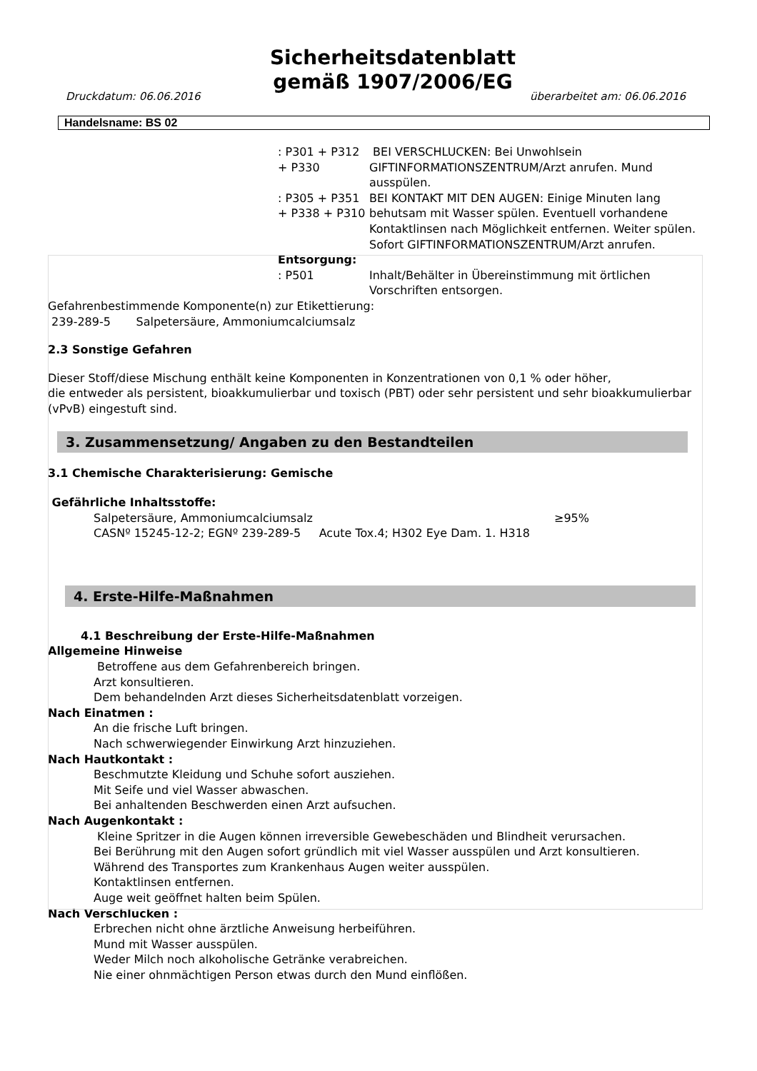Sicherheitsdatenblatt
gemäß 1907/2006/EG
Druckdatum: 06.06.2016 überarbeitet am: 06.06.2016
Handelsname: BS 02
: P301 + P312 + P330
BEI VERSCHLUCKEN: Bei Unwohlsein GIFTINFORMATIONSZENTRUM/Arzt anrufen. Mund ausspülen.
: P305 + P351 + P338 + P310
BEI KONTAKT MIT DEN AUGEN: Einige Minuten lang behutsam mit Wasser spülen. Eventuell vorhandene Kontaktlinsen nach Möglichkeit entfernen. Weiter spülen. Sofort GIFTINFORMATIONSZENTRUM/Arzt anrufen.
Entsorgung:
: P501 Inhalt/Behälter in Übereinstimmung mit örtlichen Vorschriften entsorgen.
Gefahrenbestimmende Komponente(n) zur Etikettierung:
239-289-5 Salpetersäure, Ammoniumcalciumsalz
2.3 Sonstige Gefahren
Dieser Stoff/diese Mischung enthält keine Komponenten in Konzentrationen von 0,1 % oder höher,
die entweder als persistent, bioakkumulierbar und toxisch (PBT) oder sehr persistent und sehr bioakkumulierbar (vPvB) eingestuft sind.
3. Zusammensetzung/ Angaben zu den Bestandteilen
3.1 Chemische Charakterisierung: Gemische
Gefährliche Inhaltsstoffe:
Salpetersäure, Ammoniumcalciumsalz ≥95%
CASNº 15245-12-2; EGNº 239-289-5 Acute Tox.4; H302 Eye Dam. 1. H318
4. Erste-Hilfe-Maßnahmen
4.1 Beschreibung der Erste-Hilfe-Maßnahmen
Allgemeine Hinweise
Betroffene aus dem Gefahrenbereich bringen.
Arzt konsultieren.
Dem behandelnden Arzt dieses Sicherheitsdatenblatt vorzeigen.
Nach Einatmen :
An die frische Luft bringen.
Nach schwerwiegender Einwirkung Arzt hinzuziehen.
Nach Hautkontakt :
Beschmutzte Kleidung und Schuhe sofort ausziehen.
Mit Seife und viel Wasser abwaschen.
Bei anhaltenden Beschwerden einen Arzt aufsuchen.
Nach Augenkontakt :
Kleine Spritzer in die Augen können irreversible Gewebeschäden und Blindheit verursachen.
Bei Berührung mit den Augen sofort gründlich mit viel Wasser ausspülen und Arzt konsultieren.
Während des Transportes zum Krankenhaus Augen weiter ausspülen.
Kontaktlinsen entfernen.
Auge weit geöffnet halten beim Spülen.
Nach Verschlucken :
Erbrechen nicht ohne ärztliche Anweisung herbeiführen.
Mund mit Wasser ausspülen.
Weder Milch noch alkoholische Getränke verabreichen.
Nie einer ohnmächtigen Person etwas durch den Mund einflößen.